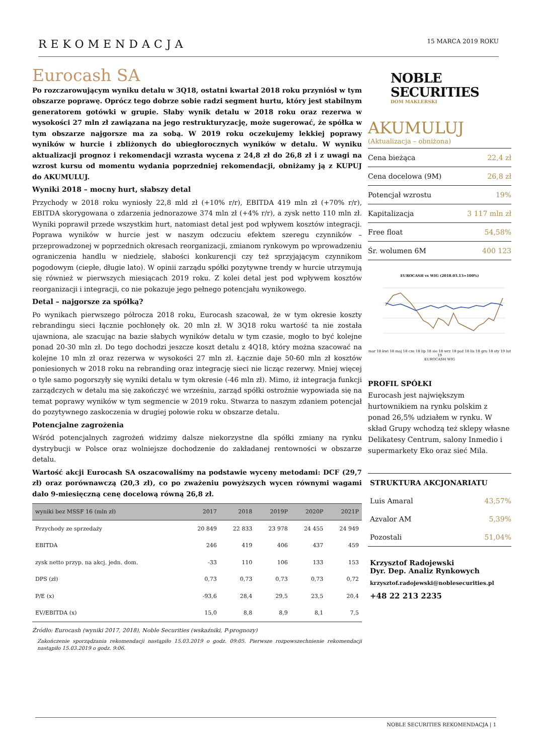REKOMENDACJA
15 MARCA 2019 ROKU
Eurocash SA
Po rozczarowującym wyniku detalu w 3Q18, ostatni kwartał 2018 roku przyniósł w tym obszarze poprawę. Oprócz tego dobrze sobie radzi segment hurtu, który jest stabilnym generatorem gotówki w grupie. Słaby wynik detalu w 2018 roku oraz rezerwa w wysokości 27 mln zł zawiązana na jego restrukturyzację, może sugerować, że spółka w tym obszarze najgorsze ma za sobą. W 2019 roku oczekujemy lekkiej poprawy wyników w hurcie i zbliżonych do ubiegłorocznych wyników w detalu. W wyniku aktualizacji prognoz i rekomendacji wzrasta wycena z 24,8 zł do 26,8 zł i z uwagi na wzrost kursu od momentu wydania poprzedniej rekomendacji, obniżamy ją z KUPUJ do AKUMULUJ.
Wyniki 2018 – mocny hurt, słabszy detal
Przychody w 2018 roku wyniosły 22,8 mld zł (+10% r/r), EBITDA 419 mln zł (+70% r/r), EBITDA skorygowana o zdarzenia jednorazowe 374 mln zł (+4% r/r), a zysk netto 110 mln zł. Wyniki poprawił przede wszystkim hurt, natomiast detal jest pod wpływem kosztów integracji. Poprawa wyników w hurcie jest w naszym odczuciu efektem szeregu czynników – przeprowadzonej w poprzednich okresach reorganizacji, zmianom rynkowym po wprowadzeniu ograniczenia handlu w niedzielę, słabości konkurencji czy też sprzyjającym czynnikom pogodowym (ciepłe, długie lato). W opinii zarządu spółki pozytywne trendy w hurcie utrzymują się również w pierwszych miesiącach 2019 roku. Z kolei detal jest pod wpływem kosztów reorganizacji i integracji, co nie pokazuje jego pełnego potencjału wynikowego.
Detal – najgorsze za spółką?
Po wynikach pierwszego półrocza 2018 roku, Eurocash szacował, że w tym okresie koszty rebrandingu sieci łącznie pochłonęły ok. 20 mln zł. W 3Q18 roku wartość ta nie została ujawniona, ale szacując na bazie słabych wyników detalu w tym czasie, mogło to być kolejne ponad 20-30 mln zł. Do tego dochodzi jeszcze koszt detalu z 4Q18, który można szacować na kolejne 10 mln zł oraz rezerwa w wysokości 27 mln zł. Łącznie daje 50-60 mln zł kosztów poniesionych w 2018 roku na rebranding oraz integrację sieci nie licząc rezerwy. Mniej więcej o tyle samo pogorszyły się wyniki detalu w tym okresie (-46 mln zł). Mimo, iż integracja funkcji zarządczych w detalu ma się zakończyć we wrześniu, zarząd spółki ostrożnie wypowiada się na temat poprawy wyników w tym segmencie w 2019 roku. Stwarza to naszym zdaniem potencjał do pozytywnego zaskoczenia w drugiej połowie roku w obszarze detalu.
Potencjalne zagrożenia
Wśród potencjalnych zagrożeń widzimy dalsze niekorzystne dla spółki zmiany na rynku dystrybucji w Polsce oraz wolniejsze dochodzenie do zakładanej rentowności w obszarze detalu.
Wartość akcji Eurocash SA oszacowaliśmy na podstawie wyceny metodami: DCF (29,7 zł) oraz porównawczą (20,3 zł), co po zważeniu powyższych wycen równymi wagami dało 9-miesięczną cenę docelową równą 26,8 zł.
| wyniki bez MSSF 16 (mln zł) | 2017 | 2018 | 2019P | 2020P | 2021P |
| --- | --- | --- | --- | --- | --- |
| Przychody ze sprzedaży | 20 849 | 22 833 | 23 978 | 24 455 | 24 949 |
| EBITDA | 246 | 419 | 406 | 437 | 459 |
| zysk netto przyp. na akcj. jedn. dom. | -33 | 110 | 106 | 133 | 153 |
| DPS (zł) | 0,73 | 0,73 | 0,73 | 0,73 | 0,72 |
| P/E (x) | -93,6 | 28,4 | 29,5 | 23,5 | 20,4 |
| EV/EBITDA (x) | 15,0 | 8,8 | 8,9 | 8,1 | 7,5 |
Źródło: Eurocash (wyniki 2017, 2018), Noble Securities (wskaźniki, P-prognozy)
Zakończenie sporządzania rekomendacji nastąpiło 15.03.2019 o godz. 09:05. Pierwsze rozpowszechnienie rekomendacji nastąpiło 15.03.2019 o godz. 9:06.
NOBLE
SECURITIES
DOM MAKLERSKI
AKUMULUJ
(Aktualizacja – obniżona)
| Cena bieżąca | 22,4 zł |
| Cena docelowa (9M) | 26,8 zł |
| Potencjał wzrostu | 19% |
| Kapitalizacja | 3 117 mln zł |
| Free float | 54,58% |
| Śr. wolumen 6M | 400 123 |
EUROCASH vs WIG (2018.03.13=100%)
mar 18 kwi 18 maj 18 cze 18 lip 18 sie 18 wrz 18 paź 18 lis 18 gru 18 sty 19 lut 19
EUROCASH WIG
PROFIL SPÓŁKI
Eurocash jest największym hurtownikiem na rynku polskim z ponad 26,5% udziałem w rynku. W skład Grupy wchodzą też sklepy własne Delikatesy Centrum, salony Inmedio i supermarkety Eko oraz sieć Mila.
| STRUKTURA AKCJONARIATU | |
| Luis Amaral | 43,57% |
| Azvalor AM | 5,39% |
| Pozostali | 51,04% |
Krzysztof Radojewski
Dyr. Dep. Analiz Rynkowych
krzysztof.radojewski@noblesecurities.pl
+48 22 213 2235
NOBLE SECURITIES REKOMENDACJA | 1